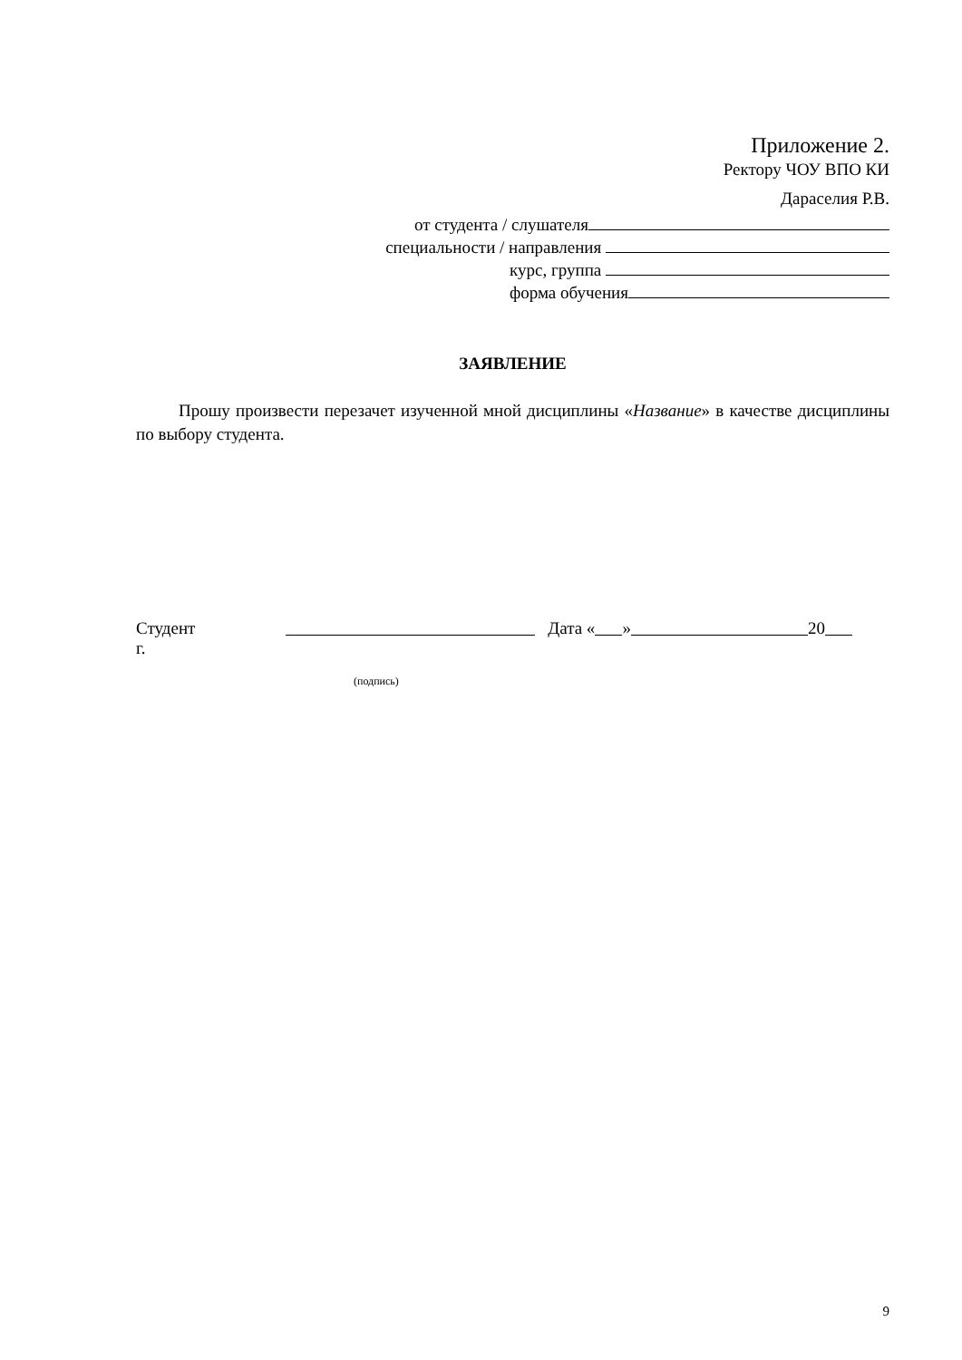Приложение 2.
Ректору ЧОУ ВПО КИ
Дараселия Р.В.
от студента / слушателя
специальности / направления
курс, группа
форма обучения
ЗАЯВЛЕНИЕ
Прошу произвести перезачет изученной мной дисциплины «Название» в качестве дисциплины по выбору студента.
Студент Дата « » 20
г.
(подпись)
9